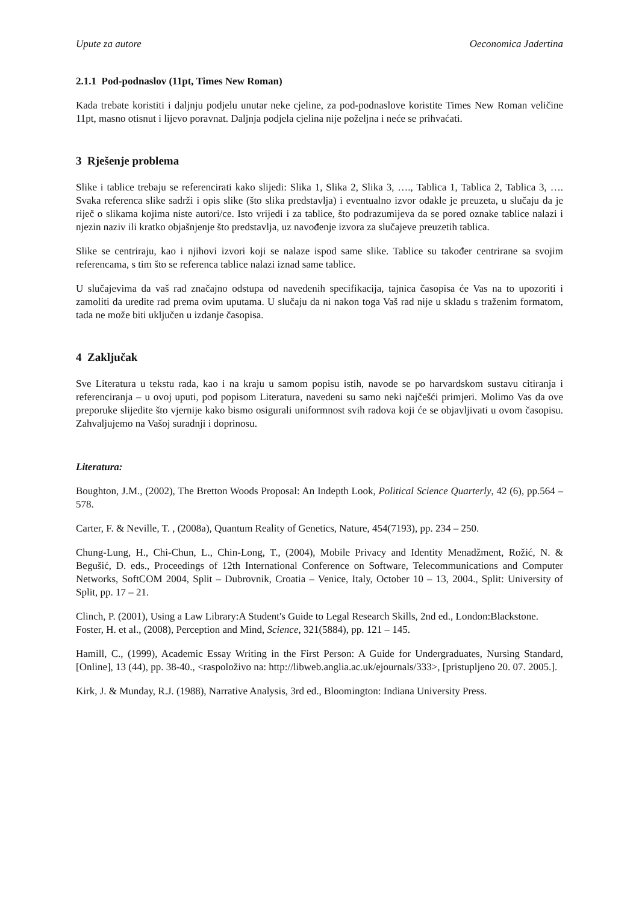Upute za autore Oeconomica Jadertina
2.1.1 Pod-podnaslov (11pt, Times New Roman)
Kada trebate koristiti i daljnju podjelu unutar neke cjeline, za pod-podnaslove koristite Times New Roman veličine 11pt, masno otisnut i lijevo poravnat. Daljnja podjela cjelina nije poželjna i neće se prihvaćati.
3 Rješenje problema
Slike i tablice trebaju se referencirati kako slijedi: Slika 1, Slika 2, Slika 3, …., Tablica 1, Tablica 2, Tablica 3, …. Svaka referenca slike sadrži i opis slike (što slika predstavlja) i eventualno izvor odakle je preuzeta, u slučaju da je riječ o slikama kojima niste autori/ce. Isto vrijedi i za tablice, što podrazumijeva da se pored oznake tablice nalazi i njezin naziv ili kratko objašnjenje što predstavlja, uz navođenje izvora za slučajeve preuzetih tablica.
Slike se centriraju, kao i njihovi izvori koji se nalaze ispod same slike. Tablice su također centrirane sa svojim referencama, s tim što se referenca tablice nalazi iznad same tablice.
U slučajevima da vaš rad značajno odstupa od navedenih specifikacija, tajnica časopisa će Vas na to upozoriti i zamoliti da uredite rad prema ovim uputama. U slučaju da ni nakon toga Vaš rad nije u skladu s traženim formatom, tada ne može biti uključen u izdanje časopisa.
4 Zaključak
Sve Literatura u tekstu rada, kao i na kraju u samom popisu istih, navode se po harvardskom sustavu citiranja i referenciranja – u ovoj uputi, pod popisom Literatura, navedeni su samo neki najčešći primjeri. Molimo Vas da ove preporuke slijedite što vjernije kako bismo osigurali uniformnost svih radova koji će se objavljivati u ovom časopisu. Zahvaljujemo na Vašoj suradnji i doprinosu.
Literatura:
Boughton, J.M., (2002), The Bretton Woods Proposal: An Indepth Look, Political Science Quarterly, 42 (6), pp.564 – 578.
Carter, F. & Neville, T. , (2008a), Quantum Reality of Genetics, Nature, 454(7193), pp. 234 – 250.
Chung-Lung, H., Chi-Chun, L., Chin-Long, T., (2004), Mobile Privacy and Identity Menadžment, Rožić, N. & Begušić, D. eds., Proceedings of 12th International Conference on Software, Telecommunications and Computer Networks, SoftCOM 2004, Split – Dubrovnik, Croatia – Venice, Italy, October 10 – 13, 2004., Split: University of Split, pp. 17 – 21.
Clinch, P. (2001), Using a Law Library:A Student's Guide to Legal Research Skills, 2nd ed., London:Blackstone.
Foster, H. et al., (2008), Perception and Mind, Science, 321(5884), pp. 121 – 145.
Hamill, C., (1999), Academic Essay Writing in the First Person: A Guide for Undergraduates, Nursing Standard, [Online], 13 (44), pp. 38-40., <raspoloživo na: http://libweb.anglia.ac.uk/ejournals/333>, [pristupljeno 20. 07. 2005.].
Kirk, J. & Munday, R.J. (1988), Narrative Analysis, 3rd ed., Bloomington: Indiana University Press.